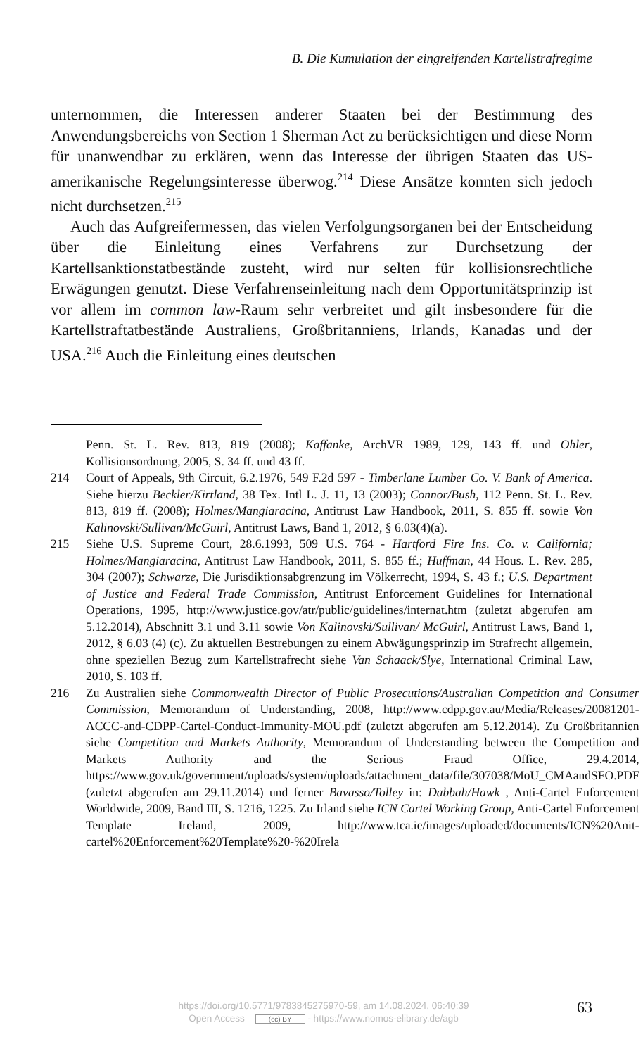B. Die Kumulation der eingreifenden Kartellstrafregime
unternommen, die Interessen anderer Staaten bei der Bestimmung des Anwendungsbereichs von Section 1 Sherman Act zu berücksichtigen und diese Norm für unanwendbar zu erklären, wenn das Interesse der übrigen Staaten das US-amerikanische Regelungsinteresse überwog.<sup>214</sup> Diese Ansätze konnten sich jedoch nicht durchsetzen.<sup>215</sup>
Auch das Aufgreifermessen, das vielen Verfolgungsorganen bei der Entscheidung über die Einleitung eines Verfahrens zur Durchsetzung der Kartellsanktionstatbestände zusteht, wird nur selten für kollisionsrechtliche Erwägungen genutzt. Diese Verfahrenseinleitung nach dem Opportunitätsprinzip ist vor allem im common law-Raum sehr verbreitet und gilt insbesondere für die Kartellstraftatbestände Australiens, Großbritanniens, Irlands, Kanadas und der USA.<sup>216</sup> Auch die Einleitung eines deutschen
Penn. St. L. Rev. 813, 819 (2008); Kaffanke, ArchVR 1989, 129, 143 ff. und Ohler, Kollisionsordnung, 2005, S. 34 ff. und 43 ff.
214 Court of Appeals, 9th Circuit, 6.2.1976, 549 F.2d 597 - Timberlane Lumber Co. V. Bank of America. Siehe hierzu Beckler/Kirtland, 38 Tex. Intl L. J. 11, 13 (2003); Connor/Bush, 112 Penn. St. L. Rev. 813, 819 ff. (2008); Holmes/Mangiaracina, Antitrust Law Handbook, 2011, S. 855 ff. sowie Von Kalinovski/Sullivan/McGuirl, Antitrust Laws, Band 1, 2012, § 6.03(4)(a).
215 Siehe U.S. Supreme Court, 28.6.1993, 509 U.S. 764 - Hartford Fire Ins. Co. v. California; Holmes/Mangiaracina, Antitrust Law Handbook, 2011, S. 855 ff.; Huffman, 44 Hous. L. Rev. 285, 304 (2007); Schwarze, Die Jurisdiktionsabgrenzung im Völkerrecht, 1994, S. 43 f.; U.S. Department of Justice and Federal Trade Commission, Antitrust Enforcement Guidelines for International Operations, 1995, http://www.justice.gov/atr/public/guidelines/internat.htm (zuletzt abgerufen am 5.12.2014), Abschnitt 3.1 und 3.11 sowie Von Kalinovski/Sullivan/ McGuirl, Antitrust Laws, Band 1, 2012, § 6.03 (4) (c). Zu aktuellen Bestrebungen zu einem Abwägungsprinzip im Strafrecht allgemein, ohne speziellen Bezug zum Kartellstrafrecht siehe Van Schaack/Slye, International Criminal Law, 2010, S. 103 ff.
216 Zu Australien siehe Commonwealth Director of Public Prosecutions/Australian Competition and Consumer Commission, Memorandum of Understanding, 2008, http://www.cdpp.gov.au/Media/Releases/20081201-ACCC-and-CDPP-Cartel-Conduct-Immunity-MOU.pdf (zuletzt abgerufen am 5.12.2014). Zu Großbritannien siehe Competition and Markets Authority, Memorandum of Understanding between the Competition and Markets Authority and the Serious Fraud Office, 29.4.2014, https://www.gov.uk/government/uploads/system/uploads/attachment_data/file/307038/MoU_CMAandSFO.PDF (zuletzt abgerufen am 29.11.2014) und ferner Bavasso/Tolley in: Dabbah/Hawk , Anti-Cartel Enforcement Worldwide, 2009, Band III, S. 1216, 1225. Zu Irland siehe ICN Cartel Working Group, Anti-Cartel Enforcement Template Ireland, 2009, http://www.tca.ie/images/uploaded/documents/ICN%20Anit-cartel%20Enforcement%20Template%20-%20Irela
https://doi.org/10.5771/9783845275970-59, am 14.08.2024, 06:40:39
Open Access – (cc) BY - https://www.nomos-elibrary.de/agb
63